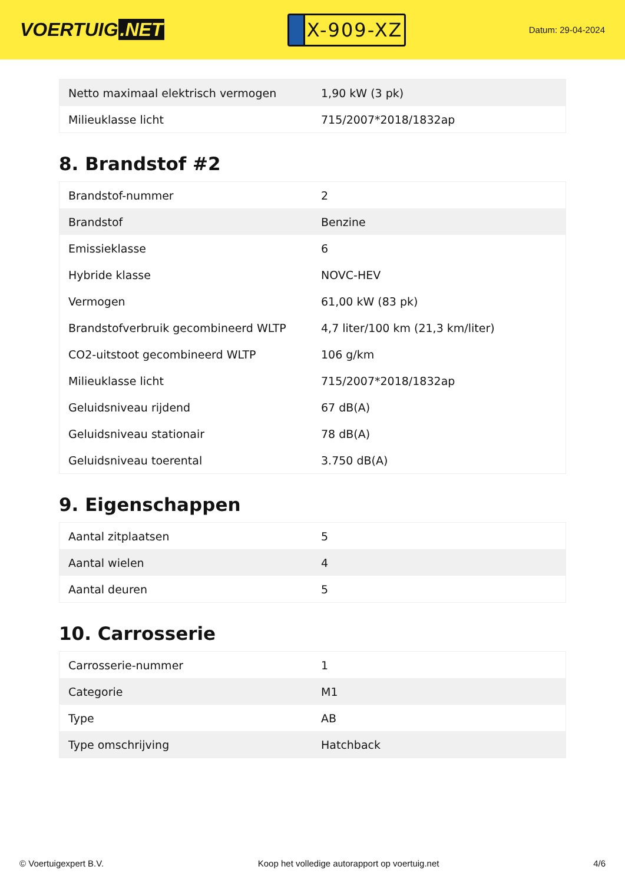VOERTUIG.NET
X-909-XZ
Datum: 29-04-2024
| Netto maximaal elektrisch vermogen | 1,90 kW (3 pk) |
| Milieuklasse licht | 715/2007*2018/1832ap |
8. Brandstof #2
| Brandstof-nummer | 2 |
| Brandstof | Benzine |
| Emissieklasse | 6 |
| Hybride klasse | NOVC-HEV |
| Vermogen | 61,00 kW (83 pk) |
| Brandstofverbruik gecombineerd WLTP | 4,7 liter/100 km (21,3 km/liter) |
| CO2-uitstoot gecombineerd WLTP | 106 g/km |
| Milieuklasse licht | 715/2007*2018/1832ap |
| Geluidsniveau rijdend | 67 dB(A) |
| Geluidsniveau stationair | 78 dB(A) |
| Geluidsniveau toerental | 3.750 dB(A) |
9. Eigenschappen
| Aantal zitplaatsen | 5 |
| Aantal wielen | 4 |
| Aantal deuren | 5 |
10. Carrosserie
| Carrosserie-nummer | 1 |
| Categorie | M1 |
| Type | AB |
| Type omschrijving | Hatchback |
© Voertuigexpert B.V. Koop het volledige autorapport op voertuig.net 4/6